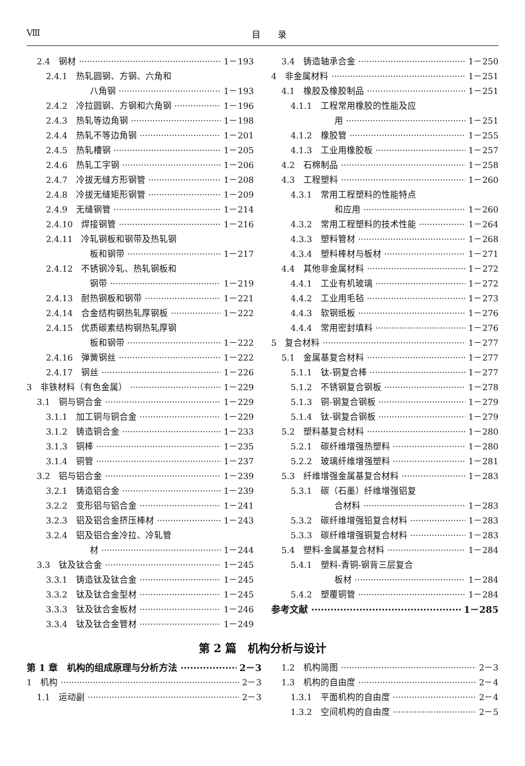Ⅷ 目　　录
2.4　钢材 1－193
2.4.1　热轧圆钢、方钢、六角和
八角钢 1－193
2.4.2　冷拉圆钢、方钢和六角钢 1－196
2.4.3　热轧等边角钢 1－198
2.4.4　热轧不等边角钢 1－201
2.4.5　热轧槽钢 1－205
2.4.6　热轧工字钢 1－206
2.4.7　冷拔无缝方形钢管 1－208
2.4.8　冷拔无缝矩形钢管 1－209
2.4.9　无缝钢管 1－214
2.4.10　焊接钢管 1－216
2.4.11　冷轧钢板和钢带及热轧钢
板和钢带 1－217
2.4.12　不锈钢冷轧、热轧钢板和
钢带 1－219
2.4.13　耐热钢板和钢带 1－221
2.4.14　合金结构钢热轧厚钢板 1－222
2.4.15　优质碳素结构钢热轧厚钢
板和钢带 1－222
2.4.16　弹簧钢丝 1－222
2.4.17　钢丝 1－226
3　非铁材料（有色金属） 1－229
3.1　铜与铜合金 1－229
3.1.1　加工铜与铜合金 1－229
3.1.2　铸造铜合金 1－233
3.1.3　铜棒 1－235
3.1.4　铜管 1－237
3.2　铝与铝合金 1－239
3.2.1　铸造铝合金 1－239
3.2.2　变形铝与铝合金 1－241
3.2.3　铝及铝合金挤压棒材 1－243
3.2.4　铝及铝合金冷拉、冷轧管
材 1－244
3.3　钛及钛合金 1－245
3.3.1　铸造钛及钛合金 1－245
3.3.2　钛及钛合金型材 1－245
3.3.3　钛及钛合金板材 1－246
3.3.4　钛及钛合金管材 1－249
3.4　铸造轴承合金 1－250
4　非金属材料 1－251
4.1　橡胶及橡胶制品 1－251
4.1.1　工程常用橡胶的性能及应
用 1－251
4.1.2　橡胶管 1－255
4.1.3　工业用橡胶板 1－257
4.2　石棉制品 1－258
4.3　工程塑料 1－260
4.3.1　常用工程塑料的性能特点
和应用 1－260
4.3.2　常用工程塑料的技术性能 1－264
4.3.3　塑料管材 1－268
4.3.4　塑料棒材与板材 1－271
4.4　其他非金属材料 1－272
4.4.1　工业有机玻璃 1－272
4.4.2　工业用毛毡 1－273
4.4.3　软钢纸板 1－276
4.4.4　常用密封填料 1－276
5　复合材料 1－277
5.1　金属基复合材料 1－277
5.1.1　钛-铜复合棒 1－277
5.1.2　不锈钢复合钢板 1－278
5.1.3　铜-钢复合钢板 1－279
5.1.4　钛-钢复合钢板 1－279
5.2　塑料基复合材料 1－280
5.2.1　碳纤维增强热塑料 1－280
5.2.2　玻璃纤维增强塑料 1－281
5.3　纤维增强金属基复合材料 1－283
5.3.1　碳（石墨）纤维增强铝复
合材料 1－283
5.3.2　碳纤维增强铅复合材料 1－283
5.3.3　碳纤维增强铜复合材料 1－283
5.4　塑料-金属基复合材料 1－284
5.4.1　塑料-青铜-钢背三层复合
板材 1－284
5.4.2　塑覆铜管 1－284
参考文献 1－285
第 2 篇　机构分析与设计
第 1 章　机构的组成原理与分析方法 2－3
1　机构 2－3
1.1　运动副 2－3
1.2　机构简图 2－3
1.3　机构的自由度 2－4
1.3.1　平面机构的自由度 2－4
1.3.2　空间机构的自由度 2－5